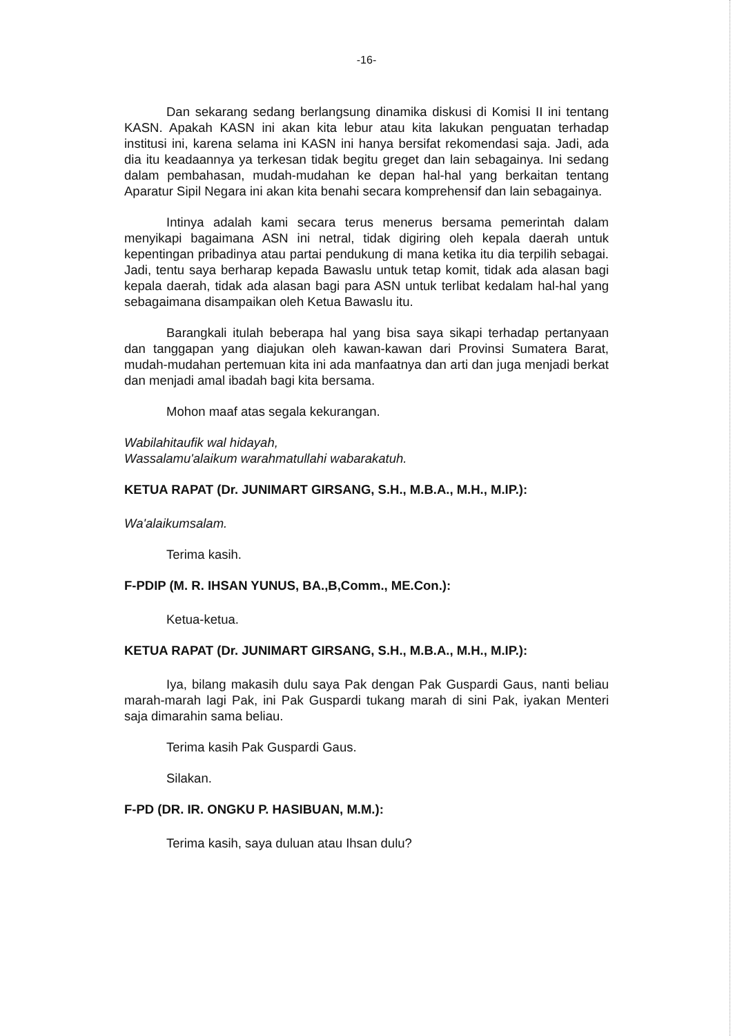-16-
Dan sekarang sedang berlangsung dinamika diskusi di Komisi II ini tentang KASN. Apakah KASN ini akan kita lebur atau kita lakukan penguatan terhadap institusi ini, karena selama ini KASN ini hanya bersifat rekomendasi saja. Jadi, ada dia itu keadaannya ya terkesan tidak begitu greget dan lain sebagainya. Ini sedang dalam pembahasan, mudah-mudahan ke depan hal-hal yang berkaitan tentang Aparatur Sipil Negara ini akan kita benahi secara komprehensif dan lain sebagainya.
Intinya adalah kami secara terus menerus bersama pemerintah dalam menyikapi bagaimana ASN ini netral, tidak digiring oleh kepala daerah untuk kepentingan pribadinya atau partai pendukung di mana ketika itu dia terpilih sebagai. Jadi, tentu saya berharap kepada Bawaslu untuk tetap komit, tidak ada alasan bagi kepala daerah, tidak ada alasan bagi para ASN untuk terlibat kedalam hal-hal yang sebagaimana disampaikan oleh Ketua Bawaslu itu.
Barangkali itulah beberapa hal yang bisa saya sikapi terhadap pertanyaan dan tanggapan yang diajukan oleh kawan-kawan dari Provinsi Sumatera Barat, mudah-mudahan pertemuan kita ini ada manfaatnya dan arti dan juga menjadi berkat dan menjadi amal ibadah bagi kita bersama.
Mohon maaf atas segala kekurangan.
Wabilahitaufik wal hidayah,
Wassalamu'alaikum warahmatullahi wabarakatuh.
KETUA RAPAT (Dr. JUNIMART GIRSANG, S.H., M.B.A., M.H., M.IP.):
Wa'alaikumsalam.
Terima kasih.
F-PDIP (M. R. IHSAN YUNUS, BA.,B,Comm., ME.Con.):
Ketua-ketua.
KETUA RAPAT (Dr. JUNIMART GIRSANG, S.H., M.B.A., M.H., M.IP.):
Iya, bilang makasih dulu saya Pak dengan Pak Guspardi Gaus, nanti beliau marah-marah lagi Pak, ini Pak Guspardi tukang marah di sini Pak, iyakan Menteri saja dimarahin sama beliau.
Terima kasih Pak Guspardi Gaus.
Silakan.
F-PD (DR. IR. ONGKU P. HASIBUAN, M.M.):
Terima kasih, saya duluan atau Ihsan dulu?